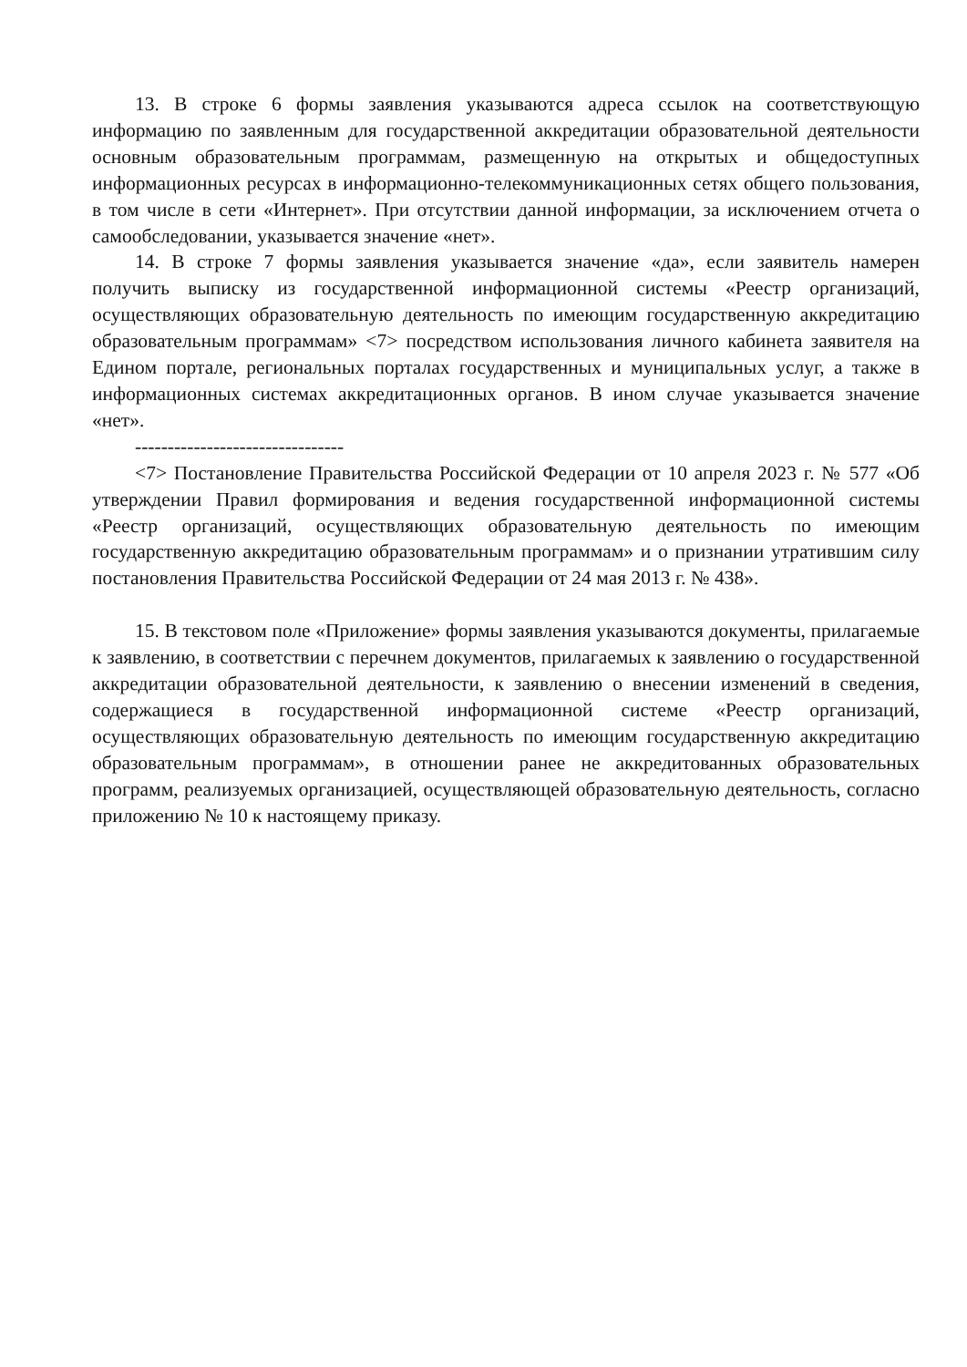13. В строке 6 формы заявления указываются адреса ссылок на соответствующую информацию по заявленным для государственной аккредитации образовательной деятельности основным образовательным программам, размещенную на открытых и общедоступных информационных ресурсах в информационно-телекоммуникационных сетях общего пользования, в том числе в сети «Интернет». При отсутствии данной информации, за исключением отчета о самообследовании, указывается значение «нет».
14. В строке 7 формы заявления указывается значение «да», если заявитель намерен получить выписку из государственной информационной системы «Реестр организаций, осуществляющих образовательную деятельность по имеющим государственную аккредитацию образовательным программам» <7> посредством использования личного кабинета заявителя на Едином портале, региональных порталах государственных и муниципальных услуг, а также в информационных системах аккредитационных органов. В ином случае указывается значение «нет».
--------------------------------
<7> Постановление Правительства Российской Федерации от 10 апреля 2023 г. № 577 «Об утверждении Правил формирования и ведения государственной информационной системы «Реестр организаций, осуществляющих образовательную деятельность по имеющим государственную аккредитацию образовательным программам» и о признании утратившим силу постановления Правительства Российской Федерации от 24 мая 2013 г. № 438».
15. В текстовом поле «Приложение» формы заявления указываются документы, прилагаемые к заявлению, в соответствии с перечнем документов, прилагаемых к заявлению о государственной аккредитации образовательной деятельности, к заявлению о внесении изменений в сведения, содержащиеся в государственной информационной системе «Реестр организаций, осуществляющих образовательную деятельность по имеющим государственную аккредитацию образовательным программам», в отношении ранее не аккредитованных образовательных программ, реализуемых организацией, осуществляющей образовательную деятельность, согласно приложению № 10 к настоящему приказу.